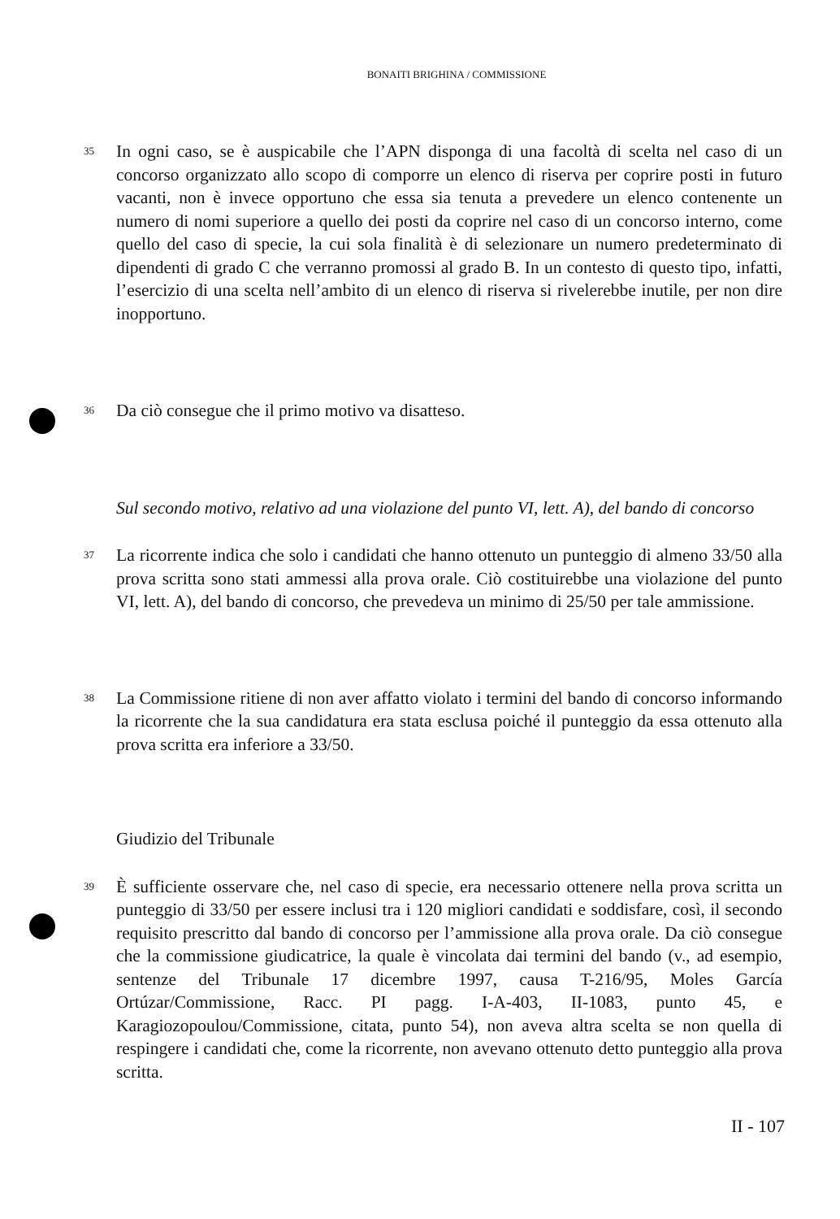BONAITI BRIGHINA / COMMISSIONE
35 In ogni caso, se è auspicabile che l’APN disponga di una facoltà di scelta nel caso di un concorso organizzato allo scopo di comporre un elenco di riserva per coprire posti in futuro vacanti, non è invece opportuno che essa sia tenuta a prevedere un elenco contenente un numero di nomi superiore a quello dei posti da coprire nel caso di un concorso interno, come quello del caso di specie, la cui sola finalità è di selezionare un numero predeterminato di dipendenti di grado C che verranno promossi al grado B. In un contesto di questo tipo, infatti, l’esercizio di una scelta nell’ambito di un elenco di riserva si rivelerebbe inutile, per non dire inopportuno.
36 Da ciò consegue che il primo motivo va disatteso.
Sul secondo motivo, relativo ad una violazione del punto VI, lett. A), del bando di concorso
37 La ricorrente indica che solo i candidati che hanno ottenuto un punteggio di almeno 33/50 alla prova scritta sono stati ammessi alla prova orale. Ciò costituirebbe una violazione del punto VI, lett. A), del bando di concorso, che prevedeva un minimo di 25/50 per tale ammissione.
38 La Commissione ritiene di non aver affatto violato i termini del bando di concorso informando la ricorrente che la sua candidatura era stata esclusa poiché il punteggio da essa ottenuto alla prova scritta era inferiore a 33/50.
Giudizio del Tribunale
39 È sufficiente osservare che, nel caso di specie, era necessario ottenere nella prova scritta un punteggio di 33/50 per essere inclusi tra i 120 migliori candidati e soddisfare, così, il secondo requisito prescritto dal bando di concorso per l’ammissione alla prova orale. Da ciò consegue che la commissione giudicatrice, la quale è vincolata dai termini del bando (v., ad esempio, sentenze del Tribunale 17 dicembre 1997, causa T-216/95, Moles García Ortúzar/Commissione, Racc. PI pagg. I-A-403, II-1083, punto 45, e Karagiozopoulou/Commissione, citata, punto 54), non aveva altra scelta se non quella di respingere i candidati che, come la ricorrente, non avevano ottenuto detto punteggio alla prova scritta.
II - 107